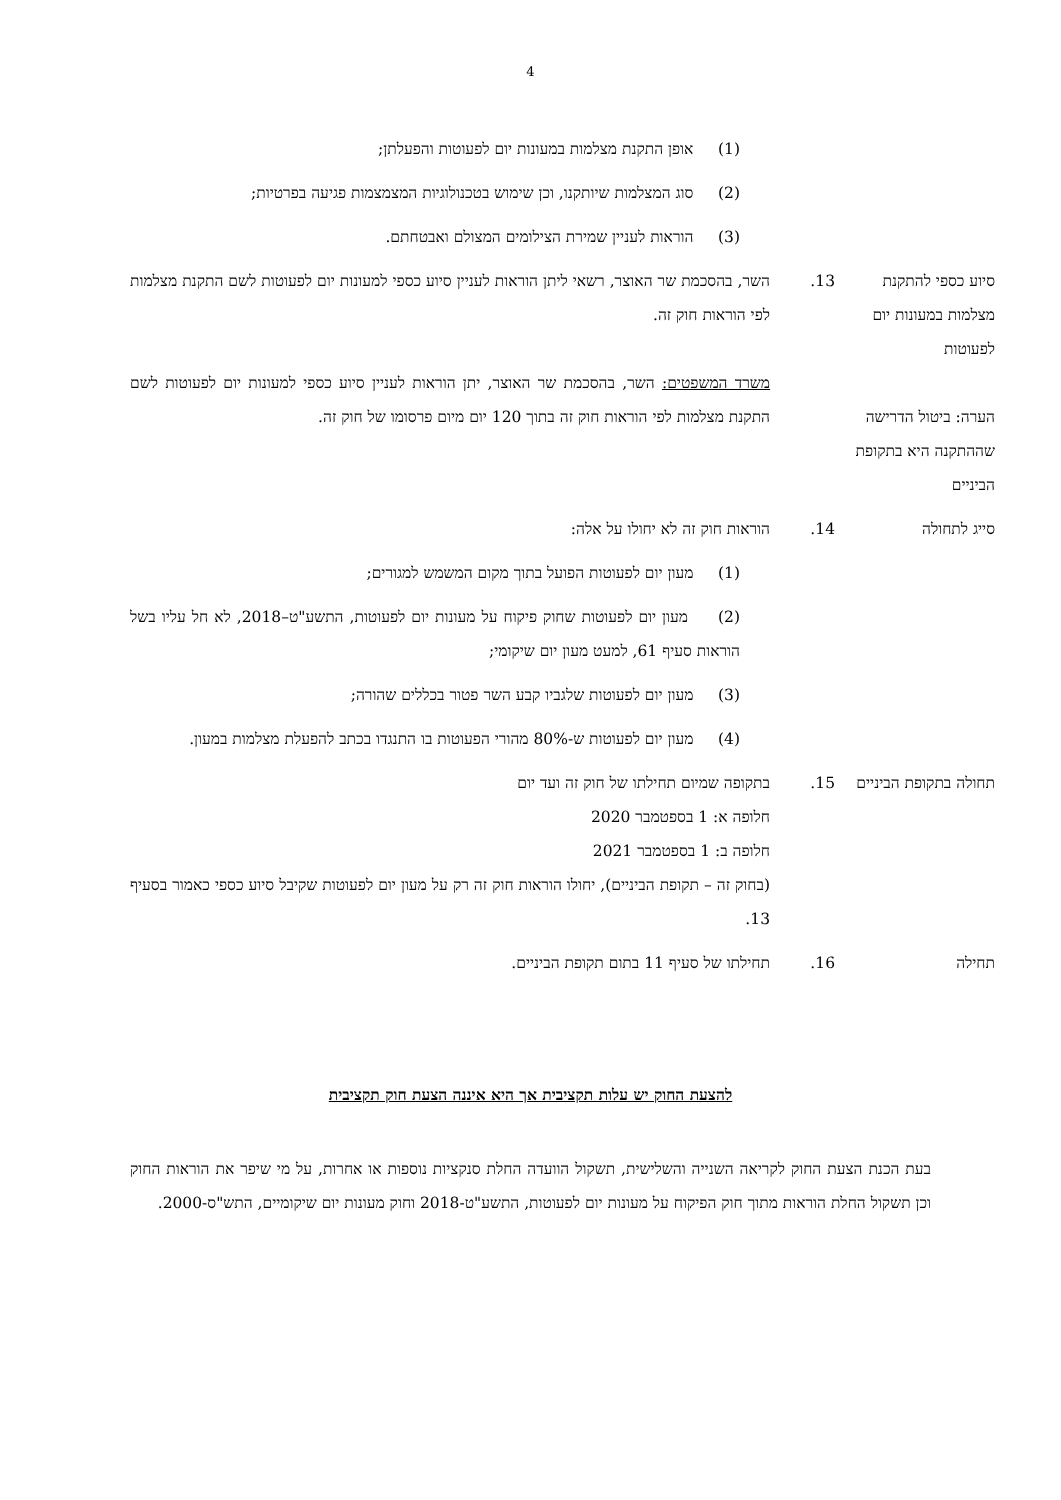4
(1) אופן התקנת מצלמות במעונות יום לפעוטות והפעלתן;
(2) סוג המצלמות שיותקנו, וכן שימוש בטכנולוגיות המצמצמות פגיעה בפרטיות;
(3) הוראות לעניין שמירת הצילומים המצולם ואבטחתם.
סיוע כספי להתקנת מצלמות במעונות יום לפעוטות
13. השר, בהסכמת שר האוצר, רשאי ליתן הוראות לעניין סיוע כספי למעונות יום לפעוטות לשם התקנת מצלמות לפי הוראות חוק זה.
הערה: ביטול הדרישה שההתקנה היא בתקופת הביניים
משרד המשפטים: השר, בהסכמת שר האוצר, יתן הוראות לעניין סיוע כספי למעונות יום לפעוטות לשם התקנת מצלמות לפי הוראות חוק זה בתוך 120 יום מיום פרסומו של חוק זה.
סייג לתחולה 14. הוראות חוק זה לא יחולו על אלה:
(1) מעון יום לפעוטות הפועל בתוך מקום המשמש למגורים;
(2) מעון יום לפעוטות שחוק פיקוח על מעונות יום לפעוטות, התשע"ט–2018, לא חל עליו בשל הוראות סעיף 61, למעט מעון יום שיקומי;
(3) מעון יום לפעוטות שלגביו קבע השר פטור בכללים שהורה;
(4) מעון יום לפעוטות ש-80% מהורי הפעוטות בו התנגדו בכתב להפעלת מצלמות במעון.
תחולה בתקופת הביניים
15. בתקופה שמיום תחילתו של חוק זה ועד יום
חלופה א: 1 בספטמבר 2020
חלופה ב: 1 בספטמבר 2021
(בחוק זה – תקופת הביניים), יחולו הוראות חוק זה רק על מעון יום לפעוטות שקיבל סיוע כספי כאמור בסעיף 13.
תחילה 16. תחילתו של סעיף 11 בתום תקופת הביניים.
להצעת החוק יש עלות תקציבית אך היא איננה הצעת חוק תקציבית
בעת הכנת הצעת החוק לקריאה השנייה והשלישית, תשקול הוועדה החלת סנקציות נוספות או אחרות, על מי שיפר את הוראות החוק וכן תשקול החלת הוראות מתוך חוק הפיקוח על מעונות יום לפעוטות, התשע"ט-2018 וחוק מעונות יום שיקומיים, התש"ס-2000.